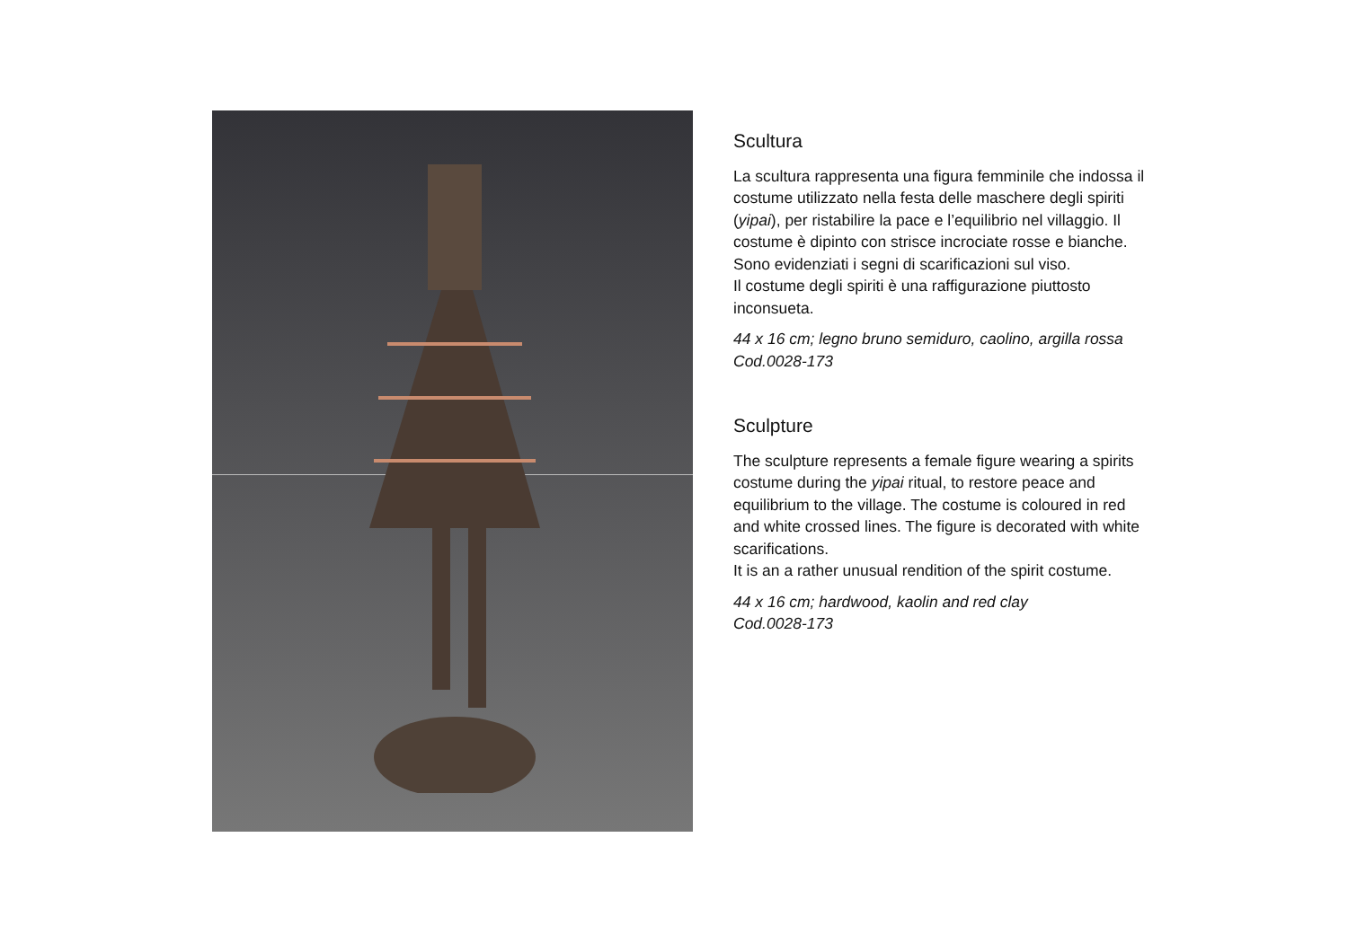Scultura
La scultura rappresenta una figura femminile che indossa il costume utilizzato nella festa delle maschere degli spiriti (yipai), per ristabilire la pace e l’equilibrio nel villaggio. Il costume è dipinto con strisce incrociate rosse e bianche. Sono evidenziati i segni di scarificazioni sul viso.
Il costume degli spiriti è una raffigurazione piuttosto inconsueta.
44 x 16 cm; legno bruno semiduro, caolino, argilla rossa
Cod.0028-173
Sculpture
The sculpture represents a female figure wearing a spirits costume during the yipai ritual, to restore peace and equilibrium to the village. The costume is coloured in red and white crossed lines. The figure is decorated with white scarifications.
It is an a rather unusual rendition of the spirit costume.
44 x 16 cm; hardwood, kaolin and red clay
Cod.0028-173